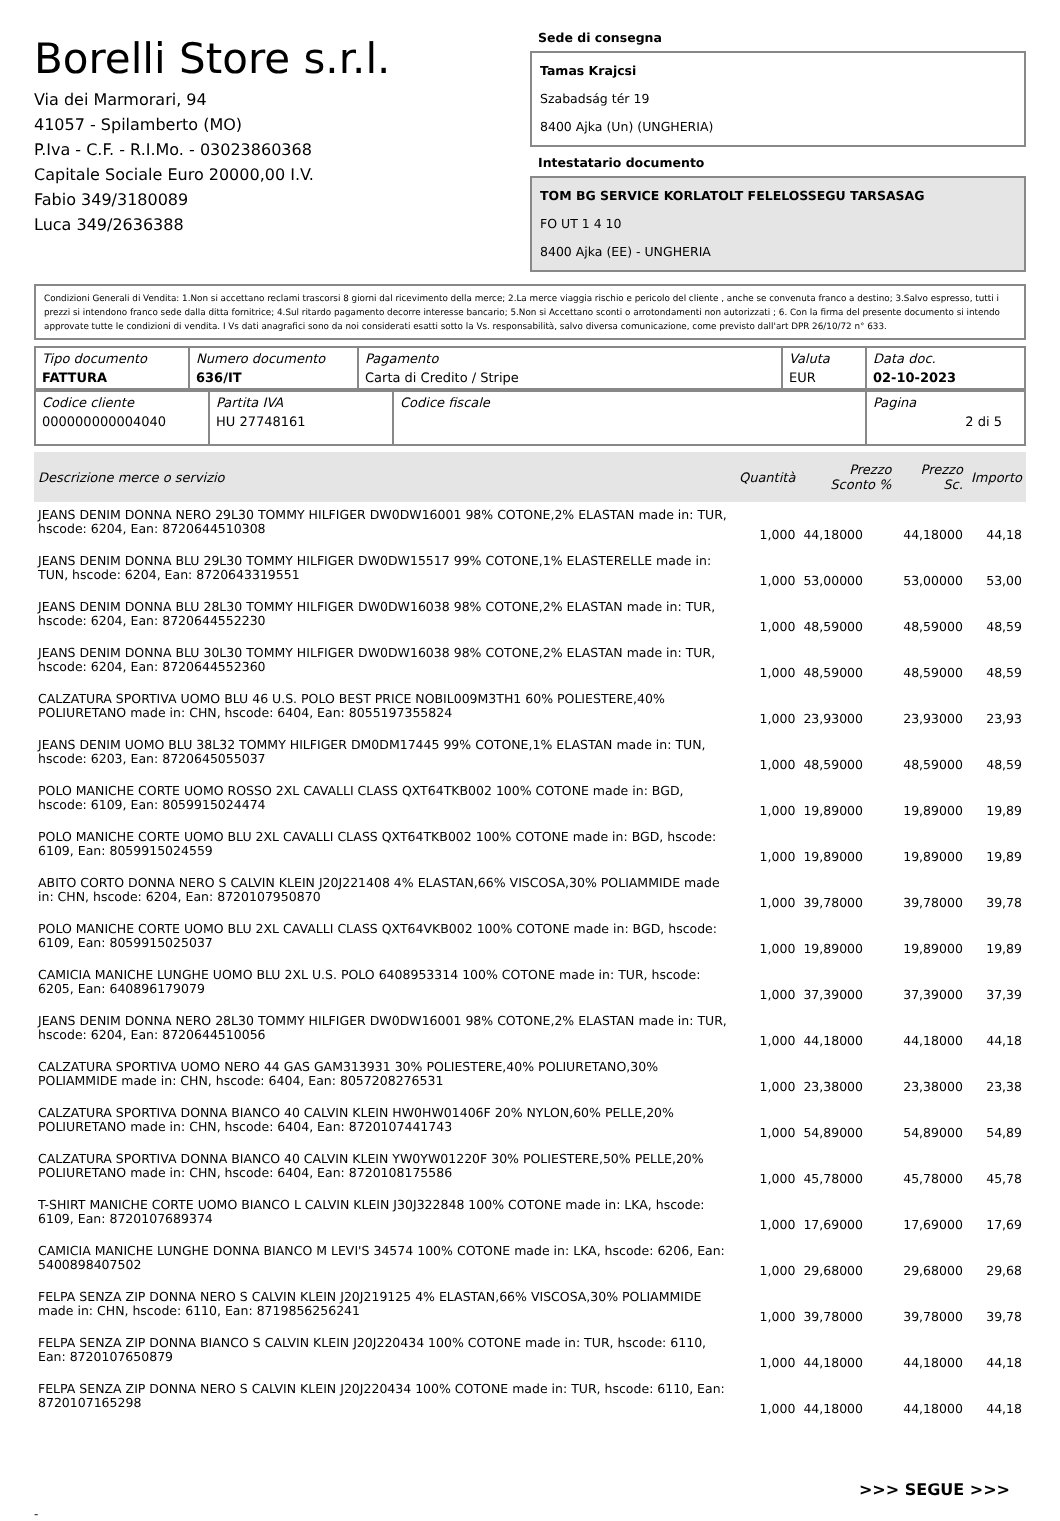Borelli Store s.r.l.
Via dei Marmorari, 94
41057 - Spilamberto (MO)
P.Iva - C.F. - R.I.Mo. - 03023860368
Capitale Sociale Euro 20000,00 I.V.
Fabio 349/3180089
Luca 349/2636388
Sede di consegna
Tamas Krajcsi
Szabadság tér 19
8400 Ajka (Un) (UNGHERIA)
Intestatario documento
TOM BG SERVICE KORLATOLT FELELOSSEGU TARSASAG
FO UT 1 4 10
8400 Ajka (EE) - UNGHERIA
Condizioni Generali di Vendita: 1.Non si accettano reclami trascorsi 8 giorni dal ricevimento della merce; 2.La merce viaggia rischio e pericolo del cliente , anche se convenuta franco a destino; 3.Salvo espresso, tutti i prezzi si intendono franco sede dalla ditta fornitrice; 4.Sul ritardo pagamento decorre interesse bancario; 5.Non si Accettano sconti o arrotondamenti non autorizzati ; 6. Con la firma del presente documento si intendo approvate tutte le condizioni di vendita. I Vs dati anagrafici sono da noi considerati esatti sotto la Vs. responsabilità, salvo diversa comunicazione, come previsto dall'art DPR 26/10/72 n° 633.
| Tipo documento FATTURA | Numero documento 636/IT | Pagamento Carta di Credito / Stripe | Valuta EUR | Data doc. 02-10-2023 |
| Codice cliente 000000000004040 | Partita IVA HU 27748161 | Codice fiscale | Pagina 2 di 5 |
| Descrizione merce o servizio | Quantità | Prezzo Sconto % | Prezzo Sc. | Importo |
| --- | --- | --- | --- | --- |
| JEANS DENIM DONNA NERO 29L30 TOMMY HILFIGER DW0DW16001 98% COTONE,2% ELASTAN made in: TUR, hscode: 6204, Ean: 8720644510308 | 1,000 | 44,18000 | 44,18000 | 44,18 |
| JEANS DENIM DONNA BLU 29L30 TOMMY HILFIGER DW0DW15517 99% COTONE,1% ELASTERELLE made in: TUN, hscode: 6204, Ean: 8720643319551 | 1,000 | 53,00000 | 53,00000 | 53,00 |
| JEANS DENIM DONNA BLU 28L30 TOMMY HILFIGER DW0DW16038 98% COTONE,2% ELASTAN made in: TUR, hscode: 6204, Ean: 8720644552230 | 1,000 | 48,59000 | 48,59000 | 48,59 |
| JEANS DENIM DONNA BLU 30L30 TOMMY HILFIGER DW0DW16038 98% COTONE,2% ELASTAN made in: TUR, hscode: 6204, Ean: 8720644552360 | 1,000 | 48,59000 | 48,59000 | 48,59 |
| CALZATURA SPORTIVA UOMO BLU 46 U.S. POLO BEST PRICE NOBIL009M3TH1 60% POLIESTERE,40% POLIURETANO made in: CHN, hscode: 6404, Ean: 8055197355824 | 1,000 | 23,93000 | 23,93000 | 23,93 |
| JEANS DENIM UOMO BLU 38L32 TOMMY HILFIGER DM0DM17445 99% COTONE,1% ELASTAN made in: TUN, hscode: 6203, Ean: 8720645055037 | 1,000 | 48,59000 | 48,59000 | 48,59 |
| POLO MANICHE CORTE UOMO ROSSO 2XL CAVALLI CLASS QXT64TKB002 100% COTONE made in: BGD, hscode: 6109, Ean: 8059915024474 | 1,000 | 19,89000 | 19,89000 | 19,89 |
| POLO MANICHE CORTE UOMO BLU 2XL CAVALLI CLASS QXT64TKB002 100% COTONE made in: BGD, hscode: 6109, Ean: 8059915024559 | 1,000 | 19,89000 | 19,89000 | 19,89 |
| ABITO CORTO DONNA NERO S CALVIN KLEIN J20J221408 4% ELASTAN,66% VISCOSA,30% POLIAMMIDE made in: CHN, hscode: 6204, Ean: 8720107950870 | 1,000 | 39,78000 | 39,78000 | 39,78 |
| POLO MANICHE CORTE UOMO BLU 2XL CAVALLI CLASS QXT64VKB002 100% COTONE made in: BGD, hscode: 6109, Ean: 8059915025037 | 1,000 | 19,89000 | 19,89000 | 19,89 |
| CAMICIA MANICHE LUNGHE UOMO BLU 2XL U.S. POLO 6408953314 100% COTONE made in: TUR, hscode: 6205, Ean: 640896179079 | 1,000 | 37,39000 | 37,39000 | 37,39 |
| JEANS DENIM DONNA NERO 28L30 TOMMY HILFIGER DW0DW16001 98% COTONE,2% ELASTAN made in: TUR, hscode: 6204, Ean: 8720644510056 | 1,000 | 44,18000 | 44,18000 | 44,18 |
| CALZATURA SPORTIVA UOMO NERO 44 GAS GAM313931 30% POLIESTERE,40% POLIURETANO,30% POLIAMMIDE made in: CHN, hscode: 6404, Ean: 8057208276531 | 1,000 | 23,38000 | 23,38000 | 23,38 |
| CALZATURA SPORTIVA DONNA BIANCO 40 CALVIN KLEIN HW0HW01406F 20% NYLON,60% PELLE,20% POLIURETANO made in: CHN, hscode: 6404, Ean: 8720107441743 | 1,000 | 54,89000 | 54,89000 | 54,89 |
| CALZATURA SPORTIVA DONNA BIANCO 40 CALVIN KLEIN YW0YW01220F 30% POLIESTERE,50% PELLE,20% POLIURETANO made in: CHN, hscode: 6404, Ean: 8720108175586 | 1,000 | 45,78000 | 45,78000 | 45,78 |
| T-SHIRT MANICHE CORTE UOMO BIANCO L CALVIN KLEIN J30J322848 100% COTONE made in: LKA, hscode: 6109, Ean: 8720107689374 | 1,000 | 17,69000 | 17,69000 | 17,69 |
| CAMICIA MANICHE LUNGHE DONNA BIANCO M LEVI'S 34574 100% COTONE made in: LKA, hscode: 6206, Ean: 5400898407502 | 1,000 | 29,68000 | 29,68000 | 29,68 |
| FELPA SENZA ZIP DONNA NERO S CALVIN KLEIN J20J219125 4% ELASTAN,66% VISCOSA,30% POLIAMMIDE made in: CHN, hscode: 6110, Ean: 8719856256241 | 1,000 | 39,78000 | 39,78000 | 39,78 |
| FELPA SENZA ZIP DONNA BIANCO S CALVIN KLEIN J20J220434 100% COTONE made in: TUR, hscode: 6110, Ean: 8720107650879 | 1,000 | 44,18000 | 44,18000 | 44,18 |
| FELPA SENZA ZIP DONNA NERO S CALVIN KLEIN J20J220434 100% COTONE made in: TUR, hscode: 6110, Ean: 8720107165298 | 1,000 | 44,18000 | 44,18000 | 44,18 |
>>> SEGUE >>>
-